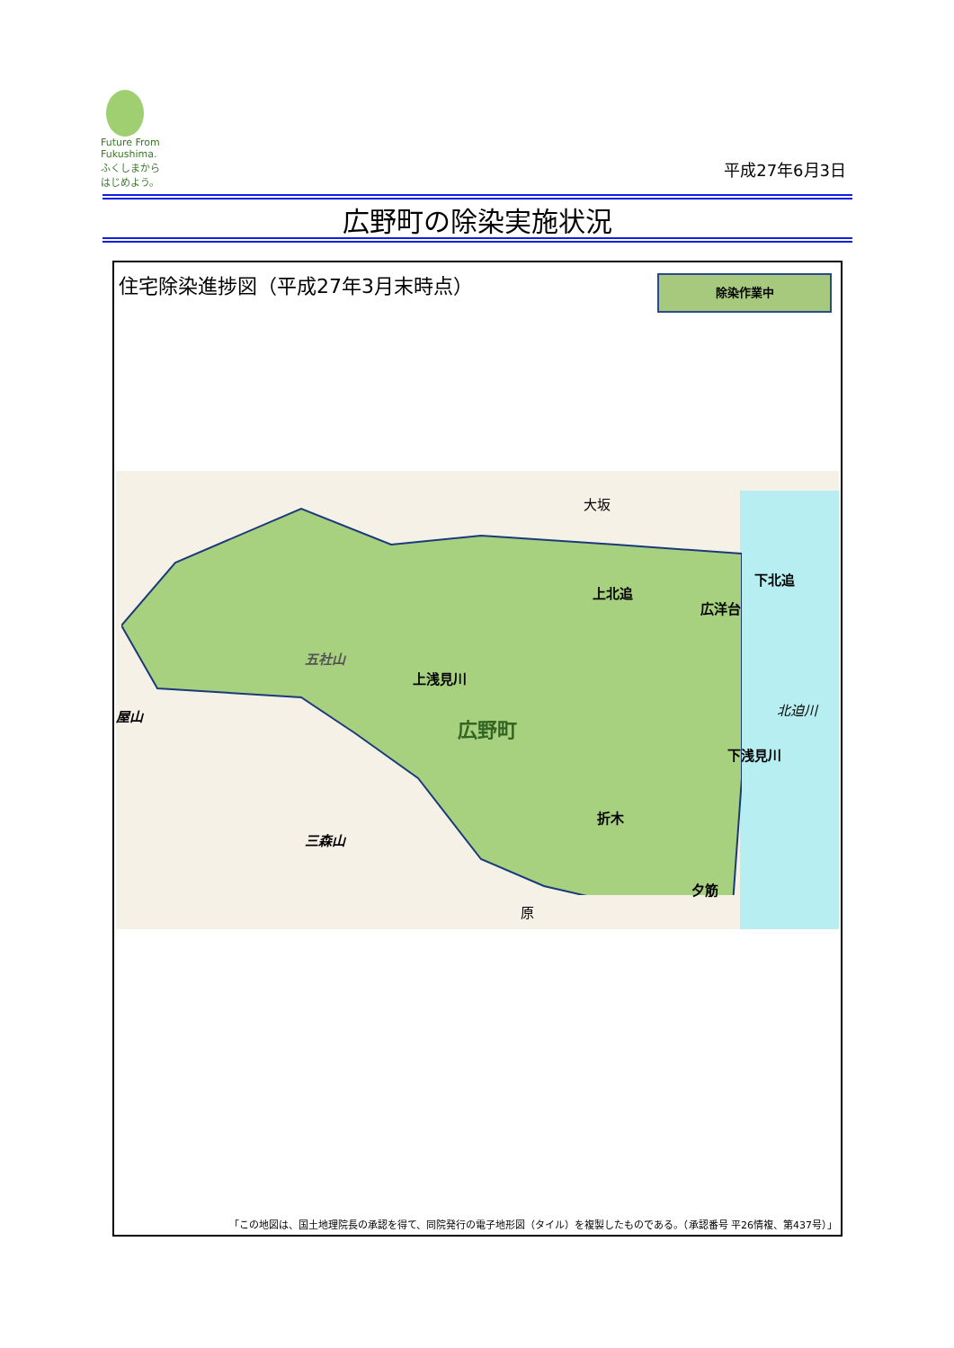Future From Fukushima.
ふくしまから
はじめよう。
平成27年6月3日
広野町の除染実施状況
住宅除染進捗図（平成27年3月末時点） 除染作業中
上北追
下北追
広洋台
上浅見川
広野町
下浅見川
折木
夕筋
三森山
五社山
屋山 北迫川
大坂
原
「この地図は、国土地理院長の承認を得て、同院発行の電子地形図（タイル）を複製したものである。（承認番号 平26情複、第437号）」